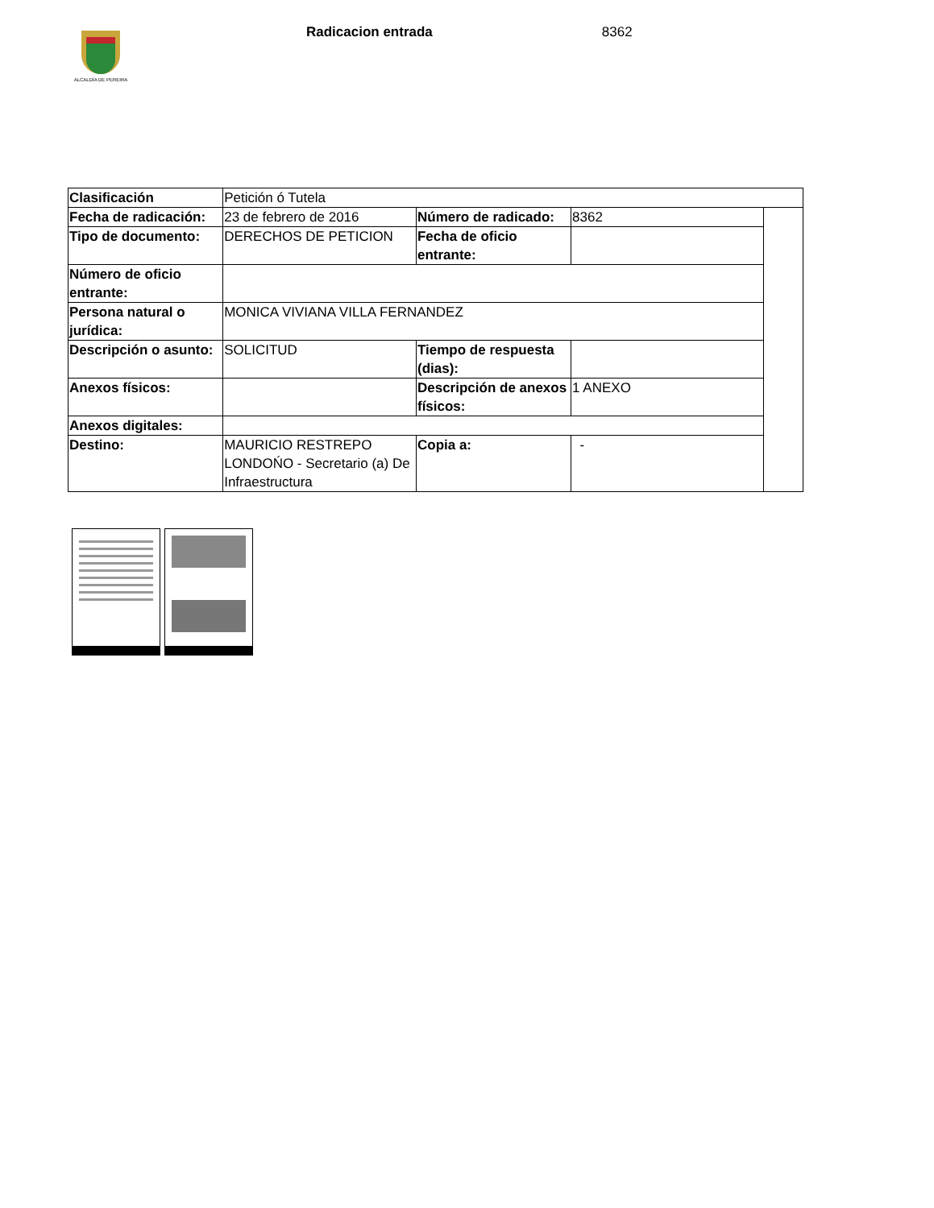ALCALDÍA DE PEREIRA
Radicacion entrada 8362
| Clasificación | Petición ó Tutela | | | |
| Fecha de radicación: | 23 de febrero de 2016 | Número de radicado: | 8362 | |
| Tipo de documento: | DERECHOS DE PETICION | Fecha de oficio entrante: | | |
| Número de oficio entrante: | | | | |
| Persona natural o jurídica: | MONICA VIVIANA VILLA FERNANDEZ | | | |
| Descripción o asunto: | SOLICITUD | Tiempo de respuesta (dias): | | |
| Anexos físicos: | | Descripción de anexos físicos: | 1 ANEXO | |
| Anexos digitales: | | | | |
| Destino: | MAURICIO RESTREPO LONDOŃO - Secretario (a) De Infraestructura | Copia a: | - | |